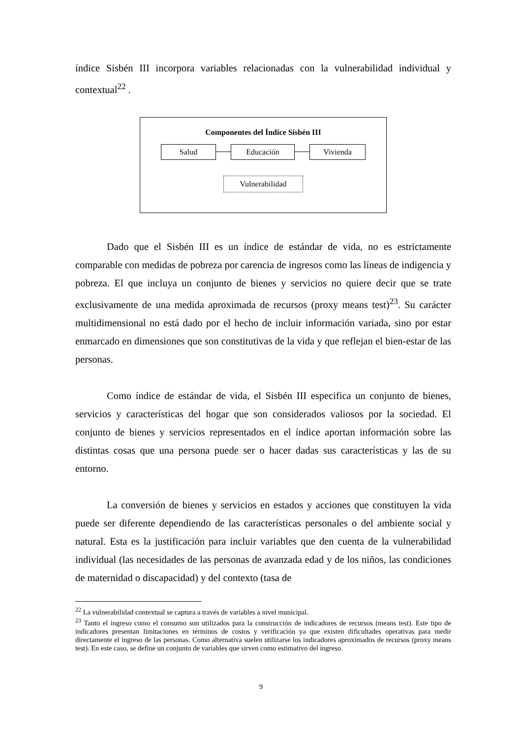índice Sisbén III incorpora variables relacionadas con la vulnerabilidad individual y contextual<sup>22</sup> .
Componentes del Índice Sisbén III
Salud Educación Vivienda
Vulnerabilidad
Dado que el Sisbén III es un índice de estándar de vida, no es estrictamente comparable con medidas de pobreza por carencia de ingresos como las líneas de indigencia y pobreza. El que incluya un conjunto de bienes y servicios no quiere decir que se trate exclusivamente de una medida aproximada de recursos (proxy means test)<sup>23</sup>. Su carácter multidimensional no está dado por el hecho de incluir información variada, sino por estar enmarcado en dimensiones que son constitutivas de la vida y que reflejan el bien-estar de las personas.
Como índice de estándar de vida, el Sisbén III especifica un conjunto de bienes, servicios y características del hogar que son considerados valiosos por la sociedad. El conjunto de bienes y servicios representados en el índice aportan información sobre las distintas cosas que una persona puede ser o hacer dadas sus características y las de su entorno.
La conversión de bienes y servicios en estados y acciones que constituyen la vida puede ser diferente dependiendo de las características personales o del ambiente social y natural. Esta es la justificación para incluir variables que den cuenta de la vulnerabilidad individual (las necesidades de las personas de avanzada edad y de los niños, las condiciones de maternidad o discapacidad) y del contexto (tasa de
<sup>22</sup> La vulnerabilidad contextual se captura a través de variables a nivel municipal.
<sup>23</sup> Tanto el ingreso como el consumo son utilizados para la construcción de indicadores de recursos (means test). Este tipo de indicadores presentan limitaciones en términos de costos y verificación ya que existen dificultades operativas para medir directamente el ingreso de las personas. Como alternativa suelen utilizarse los indicadores aproximados de recursos (proxy means test). En este caso, se define un conjunto de variables que sirven como estimativo del ingreso.
9